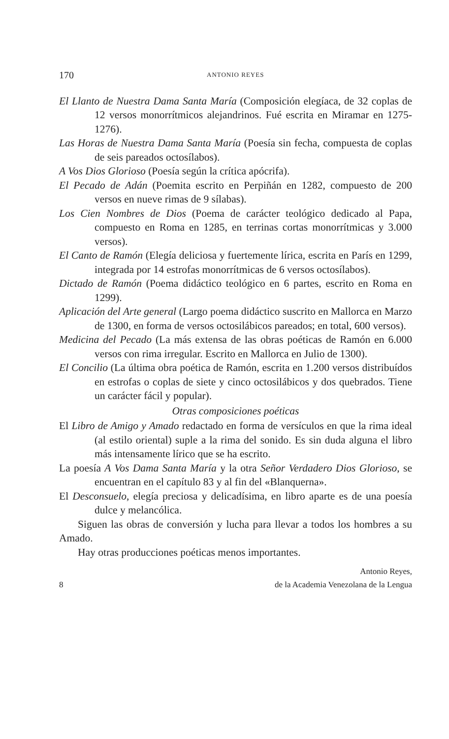170 ANTONIO REYES
El Llanto de Nuestra Dama Santa María (Composición elegíaca, de 32 coplas de 12 versos monorrítmicos alejandrinos. Fué escrita en Miramar en 1275-1276).
Las Horas de Nuestra Dama Santa María (Poesía sin fecha, compuesta de coplas de seis pareados octosílabos).
A Vos Dios Glorioso (Poesía según la crítica apócrifa).
El Pecado de Adán (Poemita escrito en Perpiñán en 1282, compuesto de 200 versos en nueve rimas de 9 sílabas).
Los Cien Nombres de Dios (Poema de carácter teológico dedicado al Papa, compuesto en Roma en 1285, en terrinas cortas monorrítmicas y 3.000 versos).
El Canto de Ramón (Elegía deliciosa y fuertemente lírica, escrita en París en 1299, integrada por 14 estrofas monorrítmicas de 6 versos octosílabos).
Dictado de Ramón (Poema didáctico teológico en 6 partes, escrito en Roma en 1299).
Aplicación del Arte general (Largo poema didáctico suscrito en Mallorca en Marzo de 1300, en forma de versos octosilábicos pareados; en total, 600 versos).
Medicina del Pecado (La más extensa de las obras poéticas de Ramón en 6.000 versos con rima irregular. Escrito en Mallorca en Julio de 1300).
El Concilio (La última obra poética de Ramón, escrita en 1.200 versos distribuídos en estrofas o coplas de siete y cinco octosilábicos y dos quebrados. Tiene un carácter fácil y popular).
Otras composiciones poéticas
El Libro de Amigo y Amado redactado en forma de versículos en que la rima ideal (al estilo oriental) suple a la rima del sonido. Es sin duda alguna el libro más intensamente lírico que se ha escrito.
La poesía A Vos Dama Santa María y la otra Señor Verdadero Dios Glorioso, se encuentran en el capítulo 83 y al fin del «Blanquerna».
El Desconsuelo, elegía preciosa y delicadísima, en libro aparte es de una poesía dulce y melancólica.
Siguen las obras de conversión y lucha para llevar a todos los hombres a su Amado.
Hay otras producciones poéticas menos importantes.
Antonio Reyes,
8 de la Academia Venezolana de la Lengua